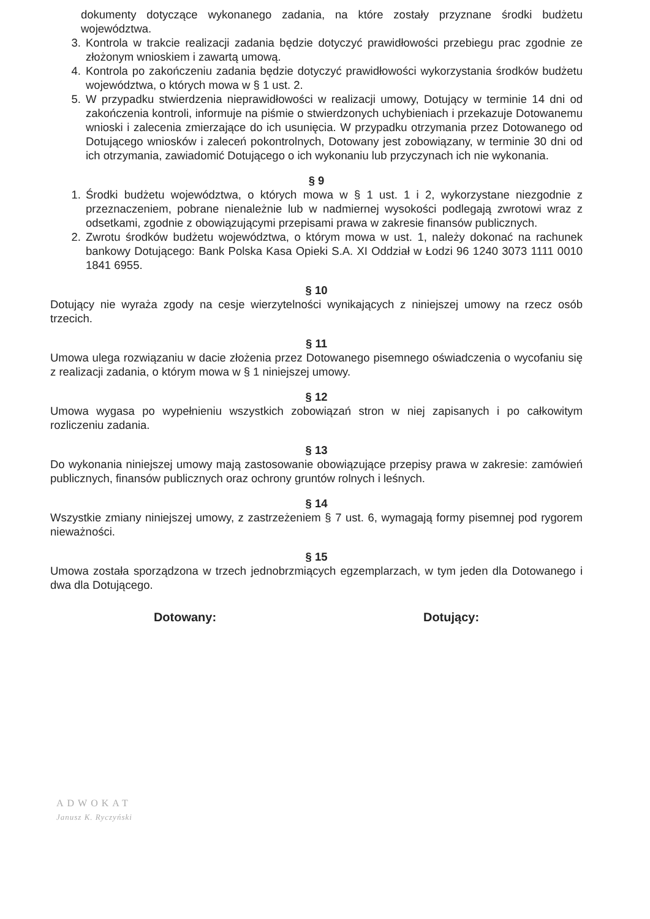dokumenty dotyczące wykonanego zadania, na które zostały przyznane środki budżetu województwa.
3. Kontrola w trakcie realizacji zadania będzie dotyczyć prawidłowości przebiegu prac zgodnie ze złożonym wnioskiem i zawartą umową.
4. Kontrola po zakończeniu zadania będzie dotyczyć prawidłowości wykorzystania środków budżetu województwa, o których mowa w § 1 ust. 2.
5. W przypadku stwierdzenia nieprawidłowości w realizacji umowy, Dotujący w terminie 14 dni od zakończenia kontroli, informuje na piśmie o stwierdzonych uchybieniach i przekazuje Dotowanemu wnioski i zalecenia zmierzające do ich usunięcia. W przypadku otrzymania przez Dotowanego od Dotującego wniosków i zaleceń pokontrolnych, Dotowany jest zobowiązany, w terminie 30 dni od ich otrzymania, zawiadomić Dotującego o ich wykonaniu lub przyczynach ich nie wykonania.
§ 9
1. Środki budżetu województwa, o których mowa w § 1 ust. 1 i 2, wykorzystane niezgodnie z przeznaczeniem, pobrane nienależnie lub w nadmiernej wysokości podlegają zwrotowi wraz z odsetkami, zgodnie z obowiązującymi przepisami prawa w zakresie finansów publicznych.
2. Zwrotu środków budżetu województwa, o którym mowa w ust. 1, należy dokonać na rachunek bankowy Dotującego: Bank Polska Kasa Opieki S.A. XI Oddział w Łodzi 96 1240 3073 1111 0010 1841 6955.
§ 10
Dotujący nie wyraża zgody na cesje wierzytelności wynikających z niniejszej umowy na rzecz osób trzecich.
§ 11
Umowa ulega rozwiązaniu w dacie złożenia przez Dotowanego pisemnego oświadczenia o wycofaniu się z realizacji zadania, o którym mowa w § 1 niniejszej umowy.
§ 12
Umowa wygasa po wypełnieniu wszystkich zobowiązań stron w niej zapisanych i po całkowitym rozliczeniu zadania.
§ 13
Do wykonania niniejszej umowy mają zastosowanie obowiązujące przepisy prawa w zakresie: zamówień publicznych, finansów publicznych oraz ochrony gruntów rolnych i leśnych.
§ 14
Wszystkie zmiany niniejszej umowy, z zastrzeżeniem § 7 ust. 6, wymagają formy pisemnej pod rygorem nieważności.
§ 15
Umowa została sporządzona w trzech jednobrzmiących egzemplarzach, w tym jeden dla Dotowanego i dwa dla Dotującego.
Dotowany: Dotujący:
ADWOKAT
Janusz K. Ryczyński